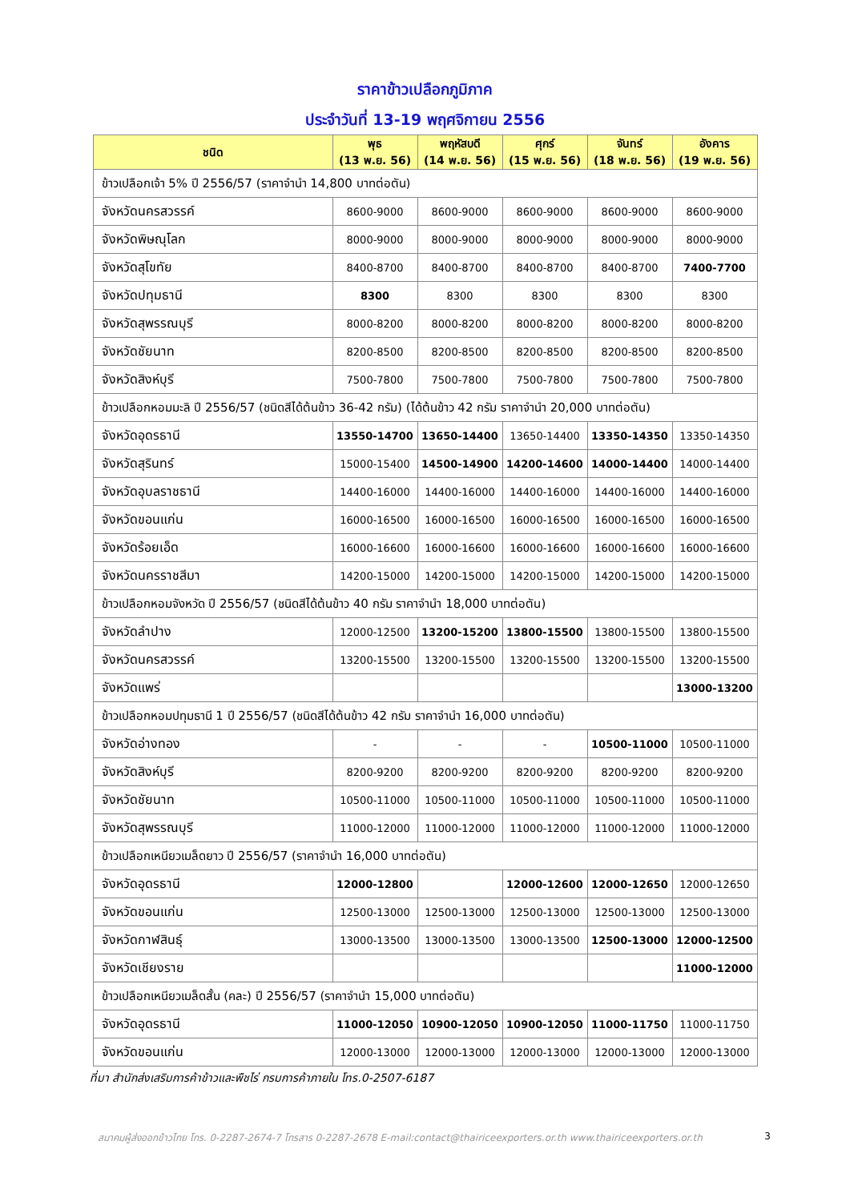ราคาข้าวเปลือกภูมิภาค
ประจำวันที่ 13-19 พฤศจิกายน 2556
| ชนิด | พุธ (13 พ.ย. 56) | พฤหัสบดี (14 พ.ย. 56) | ศุกร์ (15 พ.ย. 56) | จันทร์ (18 พ.ย. 56) | อังคาร (19 พ.ย. 56) |
| --- | --- | --- | --- | --- | --- |
| ข้าวเปลือกเจ้า 5% ปี 2556/57 (ราคาจำนำ 14,800 บาทต่อตัน) | | | | | |
| จังหวัดนครสวรรค์ | 8600-9000 | 8600-9000 | 8600-9000 | 8600-9000 | 8600-9000 |
| จังหวัดพิษณุโลก | 8000-9000 | 8000-9000 | 8000-9000 | 8000-9000 | 8000-9000 |
| จังหวัดสุโขทัย | 8400-8700 | 8400-8700 | 8400-8700 | 8400-8700 | 7400-7700 |
| จังหวัดปทุมธานี | 8300 | 8300 | 8300 | 8300 | 8300 |
| จังหวัดสุพรรณบุรี | 8000-8200 | 8000-8200 | 8000-8200 | 8000-8200 | 8000-8200 |
| จังหวัดชัยนาท | 8200-8500 | 8200-8500 | 8200-8500 | 8200-8500 | 8200-8500 |
| จังหวัดสิงห์บุรี | 7500-7800 | 7500-7800 | 7500-7800 | 7500-7800 | 7500-7800 |
| ข้าวเปลือกหอมมะลิ ปี 2556/57 (ชนิดสีได้ต้นข้าว 36-42 กรัม) (ได้ต้นข้าว 42 กรัม ราคาจำนำ 20,000 บาทต่อตัน) | | | | | |
| จังหวัดอุดรธานี | 13550-14700 | 13650-14400 | 13650-14400 | 13350-14350 | 13350-14350 |
| จังหวัดสุรินทร์ | 15000-15400 | 14500-14900 | 14200-14600 | 14000-14400 | 14000-14400 |
| จังหวัดอุบลราชธานี | 14400-16000 | 14400-16000 | 14400-16000 | 14400-16000 | 14400-16000 |
| จังหวัดขอนแก่น | 16000-16500 | 16000-16500 | 16000-16500 | 16000-16500 | 16000-16500 |
| จังหวัดร้อยเอ็ด | 16000-16600 | 16000-16600 | 16000-16600 | 16000-16600 | 16000-16600 |
| จังหวัดนครราชสีมา | 14200-15000 | 14200-15000 | 14200-15000 | 14200-15000 | 14200-15000 |
| ข้าวเปลือกหอมจังหวัด ปี 2556/57 (ชนิดสีได้ต้นข้าว 40 กรัม ราคาจำนำ 18,000 บาทต่อตัน) | | | | | |
| จังหวัดลำปาง | 12000-12500 | 13200-15200 | 13800-15500 | 13800-15500 | 13800-15500 |
| จังหวัดนครสวรรค์ | 13200-15500 | 13200-15500 | 13200-15500 | 13200-15500 | 13200-15500 |
| จังหวัดแพร่ | | | | | 13000-13200 |
| ข้าวเปลือกหอมปทุมธานี 1 ปี 2556/57 (ชนิดสีได้ต้นข้าว 42 กรัม ราคาจำนำ 16,000 บาทต่อตัน) | | | | | |
| จังหวัดอ่างทอง | - | - | - | 10500-11000 | 10500-11000 |
| จังหวัดสิงห์บุรี | 8200-9200 | 8200-9200 | 8200-9200 | 8200-9200 | 8200-9200 |
| จังหวัดชัยนาท | 10500-11000 | 10500-11000 | 10500-11000 | 10500-11000 | 10500-11000 |
| จังหวัดสุพรรณบุรี | 11000-12000 | 11000-12000 | 11000-12000 | 11000-12000 | 11000-12000 |
| ข้าวเปลือกเหนียวเมล็ดยาว ปี 2556/57 (ราคาจำนำ 16,000 บาทต่อตัน) | | | | | |
| จังหวัดอุดรธานี | 12000-12800 | | 12000-12600 | 12000-12650 | 12000-12650 |
| จังหวัดขอนแก่น | 12500-13000 | 12500-13000 | 12500-13000 | 12500-13000 | 12500-13000 |
| จังหวัดกาฬสินธุ์ | 13000-13500 | 13000-13500 | 13000-13500 | 12500-13000 | 12000-12500 |
| จังหวัดเชียงราย | | | | | 11000-12000 |
| ข้าวเปลือกเหนียวเมล็ดสั้น (คละ) ปี 2556/57 (ราคาจำนำ 15,000 บาทต่อตัน) | | | | | |
| จังหวัดอุดรธานี | 11000-12050 | 10900-12050 | 10900-12050 | 11000-11750 | 11000-11750 |
| จังหวัดขอนแก่น | 12000-13000 | 12000-13000 | 12000-13000 | 12000-13000 | 12000-13000 |
ที่มา สำนักส่งเสริมการค้าข้าวและพืชไร่ กรมการค้าภายใน โทร.0-2507-6187
สมาคมผู้ส่งออกข้าวไทย โทร. 0-2287-2674-7 โทรสาร 0-2287-2678 E-mail:contact@thairiceexporters.or.th www.thairiceexporters.or.th 3